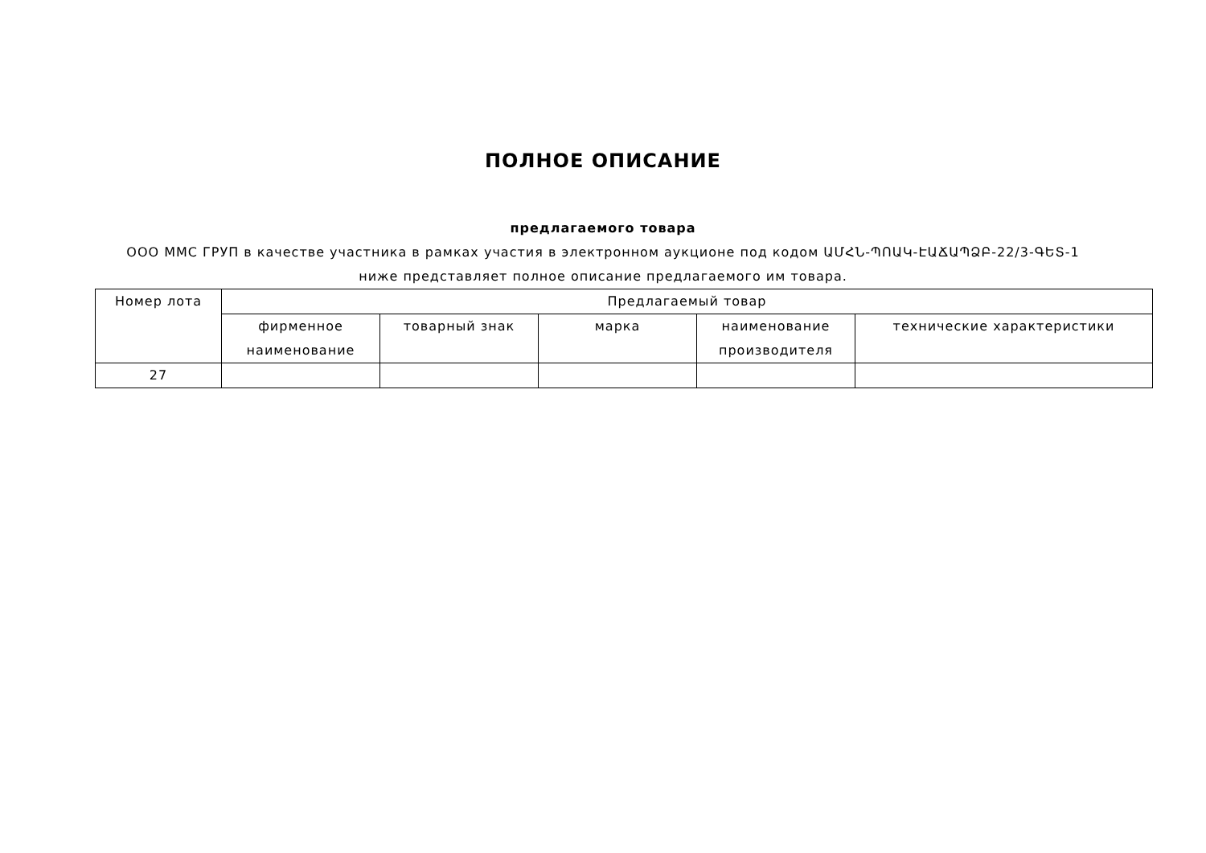ПОЛНОЕ ОПИСАНИЕ
предлагаемого товара
ООО ММС ГРУП в качестве участника в рамках участия в электронном аукционе под кодом ԱՄՀՆ-ՊՈԱԿ-ԷԱՃԱՊՁԲ-22/3-ԳԵՏ-1
ниже представляет полное описание предлагаемого им товара.
| Номер лота | Предлагаемый товар | | | | |
| --- | --- | --- | --- | --- | --- |
| | фирменное наименование | товарный знак | марка | наименование производителя | технические характеристики |
| 27 | | | | | |